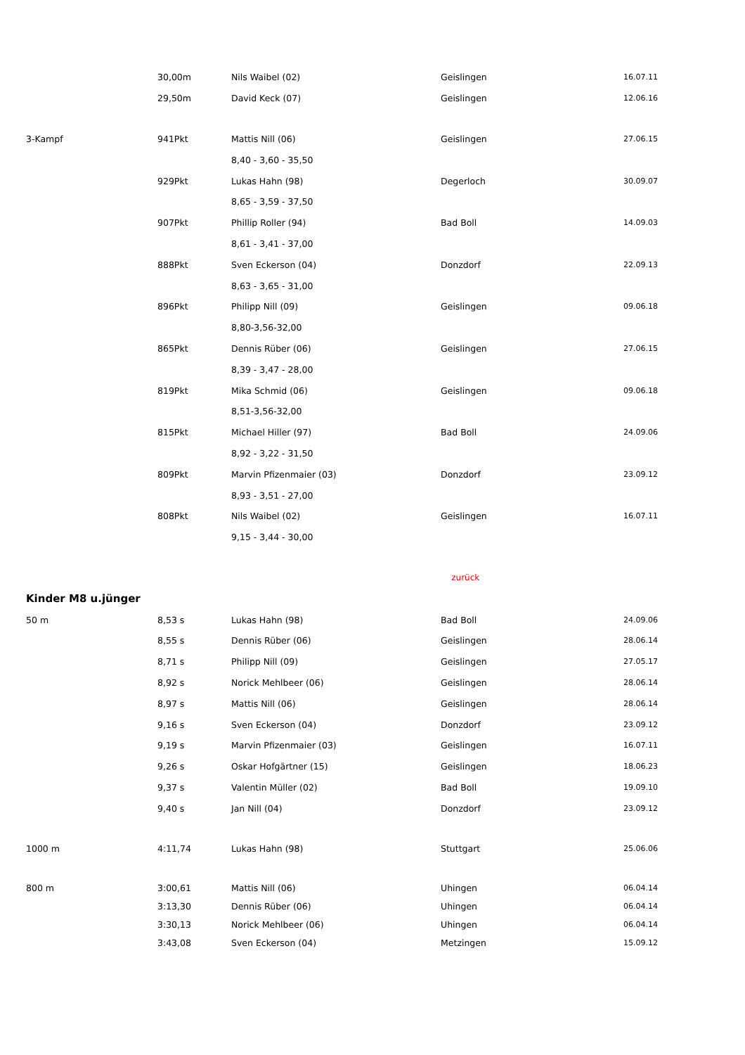| | 30,00m | Nils Waibel (02) | Geislingen | 16.07.11 |
| | 29,50m | David Keck (07) | Geislingen | 12.06.16 |
| 3-Kampf | 941Pkt | Mattis Nill (06) | Geislingen | 27.06.15 |
| | | 8,40 - 3,60 - 35,50 | | |
| | 929Pkt | Lukas Hahn (98) | Degerloch | 30.09.07 |
| | | 8,65 - 3,59 - 37,50 | | |
| | 907Pkt | Phillip Roller (94) | Bad Boll | 14.09.03 |
| | | 8,61 - 3,41 - 37,00 | | |
| | 888Pkt | Sven Eckerson (04) | Donzdorf | 22.09.13 |
| | | 8,63 - 3,65 - 31,00 | | |
| | 896Pkt | Philipp Nill (09) | Geislingen | 09.06.18 |
| | | 8,80-3,56-32,00 | | |
| | 865Pkt | Dennis Rüber (06) | Geislingen | 27.06.15 |
| | | 8,39 - 3,47 - 28,00 | | |
| | 819Pkt | Mika Schmid (06) | Geislingen | 09.06.18 |
| | | 8,51-3,56-32,00 | | |
| | 815Pkt | Michael Hiller (97) | Bad Boll | 24.09.06 |
| | | 8,92 - 3,22 - 31,50 | | |
| | 809Pkt | Marvin Pfizenmaier (03) | Donzdorf | 23.09.12 |
| | | 8,93 - 3,51 - 27,00 | | |
| | 808Pkt | Nils Waibel (02) | Geislingen | 16.07.11 |
| | | 9,15 - 3,44 - 30,00 | | |
| | | | zurück | |
| Kinder M8 u.jünger | | | | |
| 50 m | 8,53 s | Lukas Hahn (98) | Bad Boll | 24.09.06 |
| | 8,55 s | Dennis Rüber (06) | Geislingen | 28.06.14 |
| | 8,71 s | Philipp Nill (09) | Geislingen | 27.05.17 |
| | 8,92 s | Norick Mehlbeer (06) | Geislingen | 28.06.14 |
| | 8,97 s | Mattis Nill (06) | Geislingen | 28.06.14 |
| | 9,16 s | Sven Eckerson (04) | Donzdorf | 23.09.12 |
| | 9,19 s | Marvin Pfizenmaier (03) | Geislingen | 16.07.11 |
| | 9,26 s | Oskar Hofgärtner (15) | Geislingen | 18.06.23 |
| | 9,37 s | Valentin Müller (02) | Bad Boll | 19.09.10 |
| | 9,40 s | Jan Nill (04) | Donzdorf | 23.09.12 |
| 1000 m | 4:11,74 | Lukas Hahn (98) | Stuttgart | 25.06.06 |
| 800 m | 3:00,61 | Mattis Nill (06) | Uhingen | 06.04.14 |
| | 3:13,30 | Dennis Rüber (06) | Uhingen | 06.04.14 |
| | 3:30,13 | Norick Mehlbeer (06) | Uhingen | 06.04.14 |
| | 3:43,08 | Sven Eckerson (04) | Metzingen | 15.09.12 |